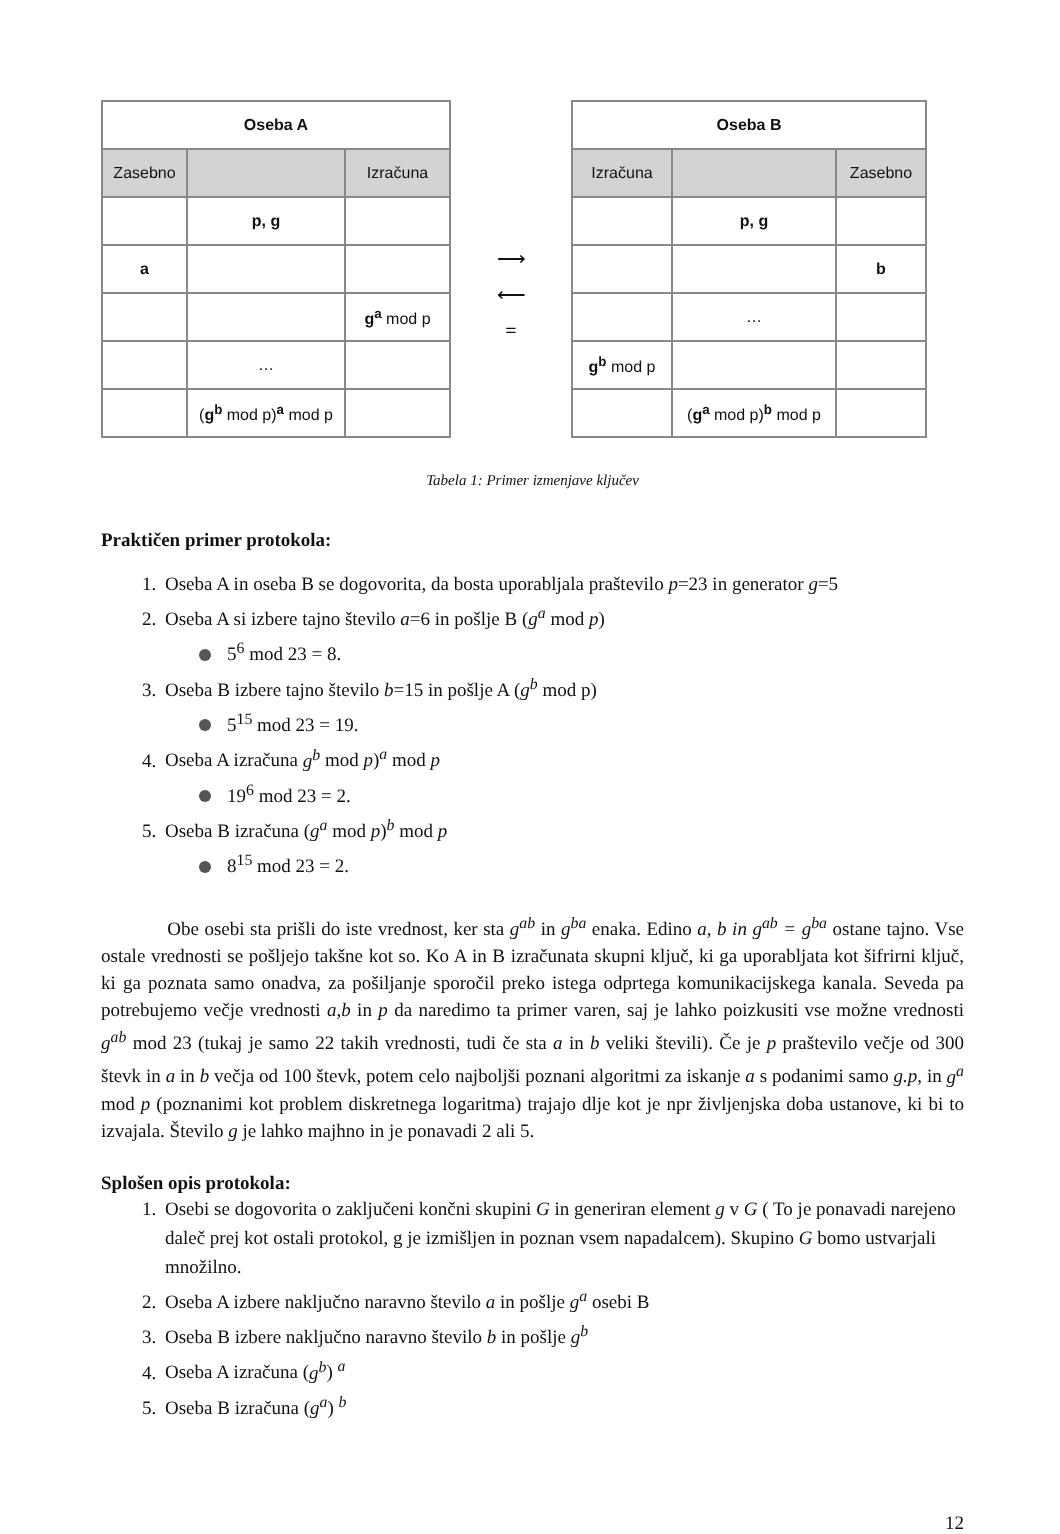| Oseba A | | |
| --- | --- | --- |
| Zasebno | | Izračuna |
| | p, g | |
| a | | |
| | | g<sup>a</sup> mod p |
| | … | |
| | ( g<sup>b</sup> mod p) <sup>a</sup> mod p | |
⟶
⟵
=
| Oseba B | | |
| --- | --- | --- |
| Izračuna | | Zasebno |
| | p, g | |
| | | b |
| | … | |
| g<sup>b</sup> mod p | | |
| | ( g<sup>a</sup> mod p) <sup>b</sup> mod p | |
Tabela 1: Primer izmenjave ključev
Praktičen primer protokola:
Oseba A in oseba B se dogovorita, da bosta uporabljala praštevilo p=23 in generator g=5
Oseba A si izbere tajno število a=6 in pošlje B (g<sup>a</sup> mod p)
5<sup>6</sup> mod 23 = 8.
Oseba B izbere tajno število b=15 in pošlje A (g<sup>b</sup> mod p)
5<sup>15</sup> mod 23 = 19.
Oseba A izračuna g<sup>b</sup> mod p)<sup>a</sup> mod p
19<sup>6</sup> mod 23 = 2.
Oseba B izračuna (g<sup>a</sup> mod p)<sup>b</sup> mod p
8<sup>15</sup> mod 23 = 2.
Obe osebi sta prišli do iste vrednost, ker sta g<sup>ab</sup> in g<sup>ba</sup> enaka. Edino a, b in g<sup>ab</sup> = g<sup>ba</sup> ostane tajno. Vse ostale vrednosti se pošljejo takšne kot so. Ko A in B izračunata skupni ključ, ki ga uporabljata kot šifrirni ključ, ki ga poznata samo onadva, za pošiljanje sporočil preko istega odprtega komunikacijskega kanala. Seveda pa potrebujemo večje vrednosti a,b in p da naredimo ta primer varen, saj je lahko poizkusiti vse možne vrednosti g<sup>ab</sup> mod 23 (tukaj je samo 22 takih vrednosti, tudi če sta a in b veliki števili). Če je p praštevilo večje od 300 števk in a in b večja od 100 števk, potem celo najboljši poznani algoritmi za iskanje a s podanimi samo g.p, in g<sup>a</sup> mod p (poznanimi kot problem diskretnega logaritma) trajajo dlje kot je npr življenjska doba ustanove, ki bi to izvajala. Število g je lahko majhno in je ponavadi 2 ali 5.
Splošen opis protokola:
Osebi se dogovorita o zaključeni končni skupini G in generiran element g v G ( To je ponavadi narejeno daleč prej kot ostali protokol, g je izmišljen in poznan vsem napadalcem). Skupino G bomo ustvarjali množilno.
Oseba A izbere naključno naravno število a in pošlje g<sup>a</sup> osebi B
Oseba B izbere naključno naravno število b in pošlje g<sup>b</sup>
Oseba A izračuna (g<sup>b</sup>) <sup>a</sup>
Oseba B izračuna (g<sup>a</sup>) <sup>b</sup>
12